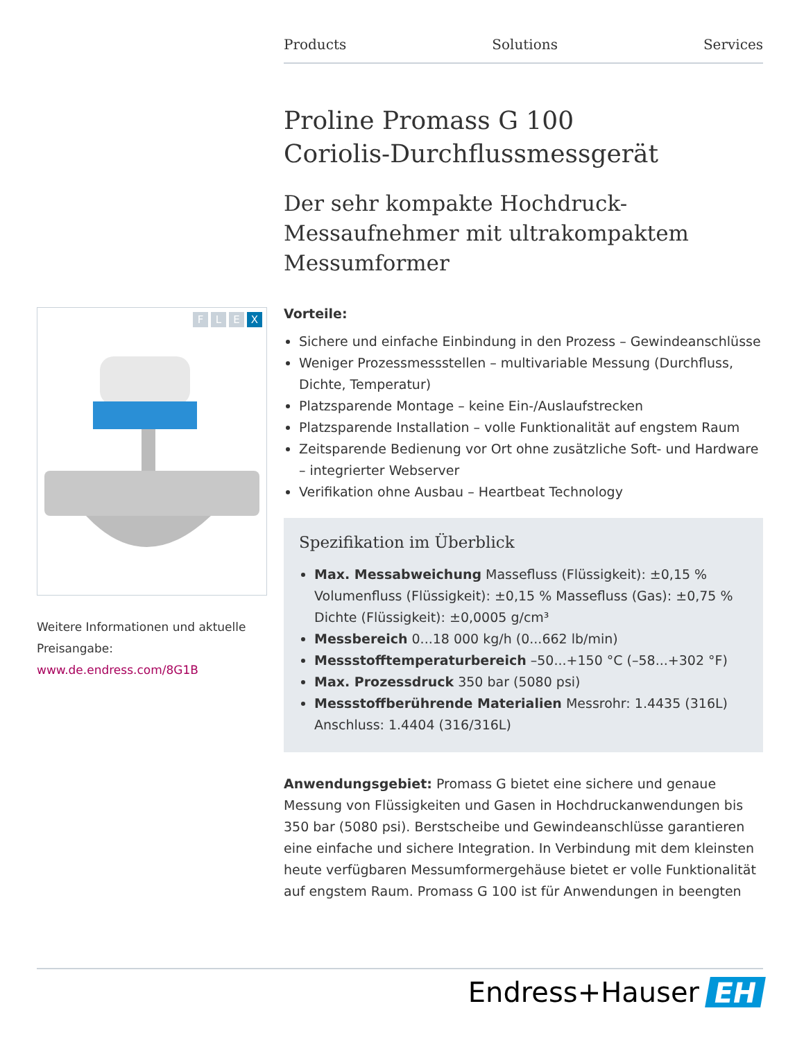Products Solutions Services
Proline Promass G 100
Coriolis-Durchflussmessgerät
Der sehr kompakte Hochdruck-Messaufnehmer mit ultrakompaktem Messumformer
Vorteile:
Sichere und einfache Einbindung in den Prozess – Gewindeanschlüsse
Weniger Prozessmessstellen – multivariable Messung (Durchfluss, Dichte, Temperatur)
Platzsparende Montage – keine Ein-/Auslaufstrecken
Platzsparende Installation – volle Funktionalität auf engstem Raum
Zeitsparende Bedienung vor Ort ohne zusätzliche Soft- und Hardware – integrierter Webserver
Verifikation ohne Ausbau – Heartbeat Technology
Spezifikation im Überblick
Max. Messabweichung Massefluss (Flüssigkeit): ±0,15 % Volumenfluss (Flüssigkeit): ±0,15 % Massefluss (Gas): ±0,75 % Dichte (Flüssigkeit): ±0,0005 g/cm³
Messbereich 0...18 000 kg/h (0...662 lb/min)
Messstofftemperaturbereich –50...+150 °C (–58...+302 °F)
Max. Prozessdruck 350 bar (5080 psi)
Messstoffberührende Materialien Messrohr: 1.4435 (316L) Anschluss: 1.4404 (316/316L)
Anwendungsgebiet: Promass G bietet eine sichere und genaue Messung von Flüssigkeiten und Gasen in Hochdruckanwendungen bis 350 bar (5080 psi). Berstscheibe und Gewindeanschlüsse garantieren eine einfache und sichere Integration. In Verbindung mit dem kleinsten heute verfügbaren Messumformergehäuse bietet er volle Funktionalität auf engstem Raum. Promass G 100 ist für Anwendungen in beengten
FLEX
Weitere Informationen und aktuelle Preisangabe:
www.de.endress.com/8G1B
Endress+Hauser EH